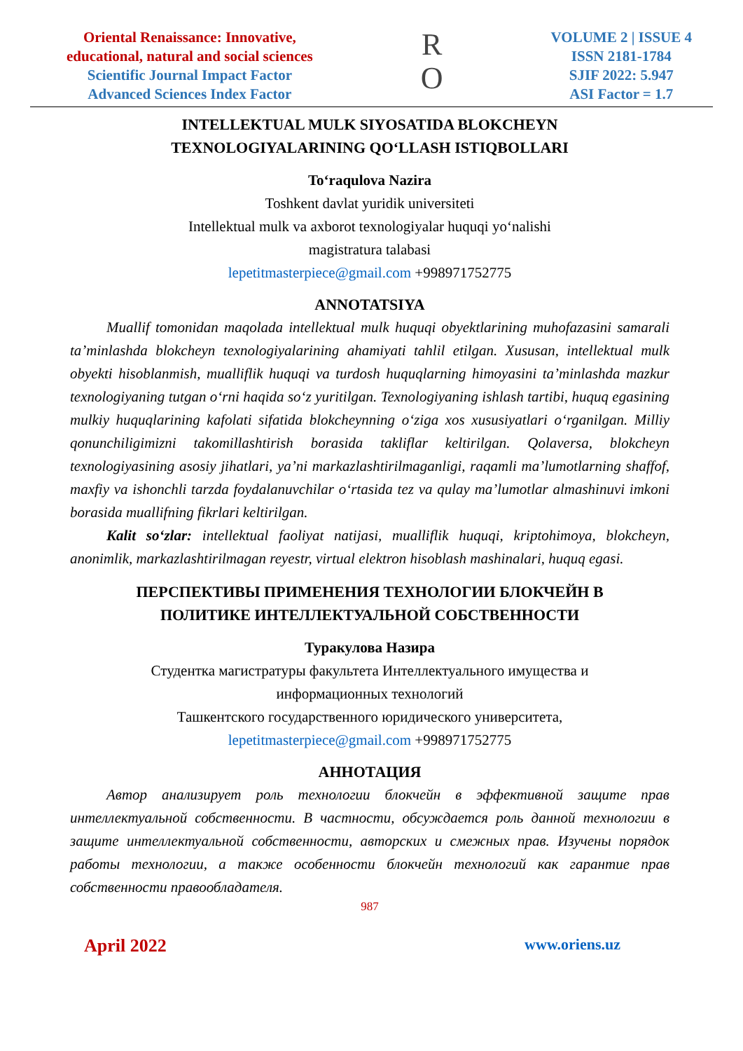Oriental Renaissance: Innovative,
educational, natural and social sciences
Scientific Journal Impact Factor
Advanced Sciences Index Factor
R
O
VOLUME 2 | ISSUE 4
ISSN 2181-1784
SJIF 2022: 5.947
ASI Factor = 1.7
INTELLEKTUAL MULK SIYOSATIDA BLOKCHEYN
TEXNOLOGIYALARINING QO‘LLASH ISTIQBOLLARI
To‘raqulova Nazira
Toshkent davlat yuridik universiteti
Intellektual mulk va axborot texnologiyalar huquqi yo‘nalishi
magistratura talabasi
lepetitmasterpiece@gmail.com +998971752775
ANNOTATSIYA
Muallif tomonidan maqolada intellektual mulk huquqi obyektlarining muhofazasini samarali ta’minlashda blokcheyn texnologiyalarining ahamiyati tahlil etilgan. Xususan, intellektual mulk obyekti hisoblanmish, mualliflik huquqi va turdosh huquqlarning himoyasini ta’minlashda mazkur texnologiyaning tutgan o‘rni haqida so‘z yuritilgan. Texnologiyaning ishlash tartibi, huquq egasining mulkiy huquqlarining kafolati sifatida blokcheynning o‘ziga xos xususiyatlari o‘rganilgan. Milliy qonunchiligimizni takomillashtirish borasida takliflar keltirilgan. Qolaversa, blokcheyn texnologiyasining asosiy jihatlari, ya’ni markazlashtirilmaganligi, raqamli ma’lumotlarning shaffof, maxfiy va ishonchli tarzda foydalanuvchilar o‘rtasida tez va qulay ma’lumotlar almashinuvi imkoni borasida muallifning fikrlari keltirilgan.
Kalit so‘zlar: intellektual faoliyat natijasi, mualliflik huquqi, kriptohimoya, blokcheyn, anonimlik, markazlashtirilmagan reyestr, virtual elektron hisoblash mashinalari, huquq egasi.
ПЕРСПЕКТИВЫ ПРИМЕНЕНИЯ ТЕХНОЛОГИИ БЛОКЧЕЙН В
ПОЛИТИКЕ ИНТЕЛЛЕКТУАЛЬНОЙ СОБСТВЕННОСТИ
Туракулова Назира
Студентка магистратуры факультета Интеллектуального имущества и
информационных технологий
Ташкентского государственного юридического университета,
lepetitmasterpiece@gmail.com +998971752775
АННОТАЦИЯ
Автор анализирует роль технологии блокчейн в эффективной защите прав интеллектуальной собственности. В частности, обсуждается роль данной технологии в защите интеллектуальной собственности, авторских и смежных прав. Изучены порядок работы технологии, а также особенности блокчейн технологий как гарантие прав собственности правообладателя.
987
April 2022 www.oriens.uz